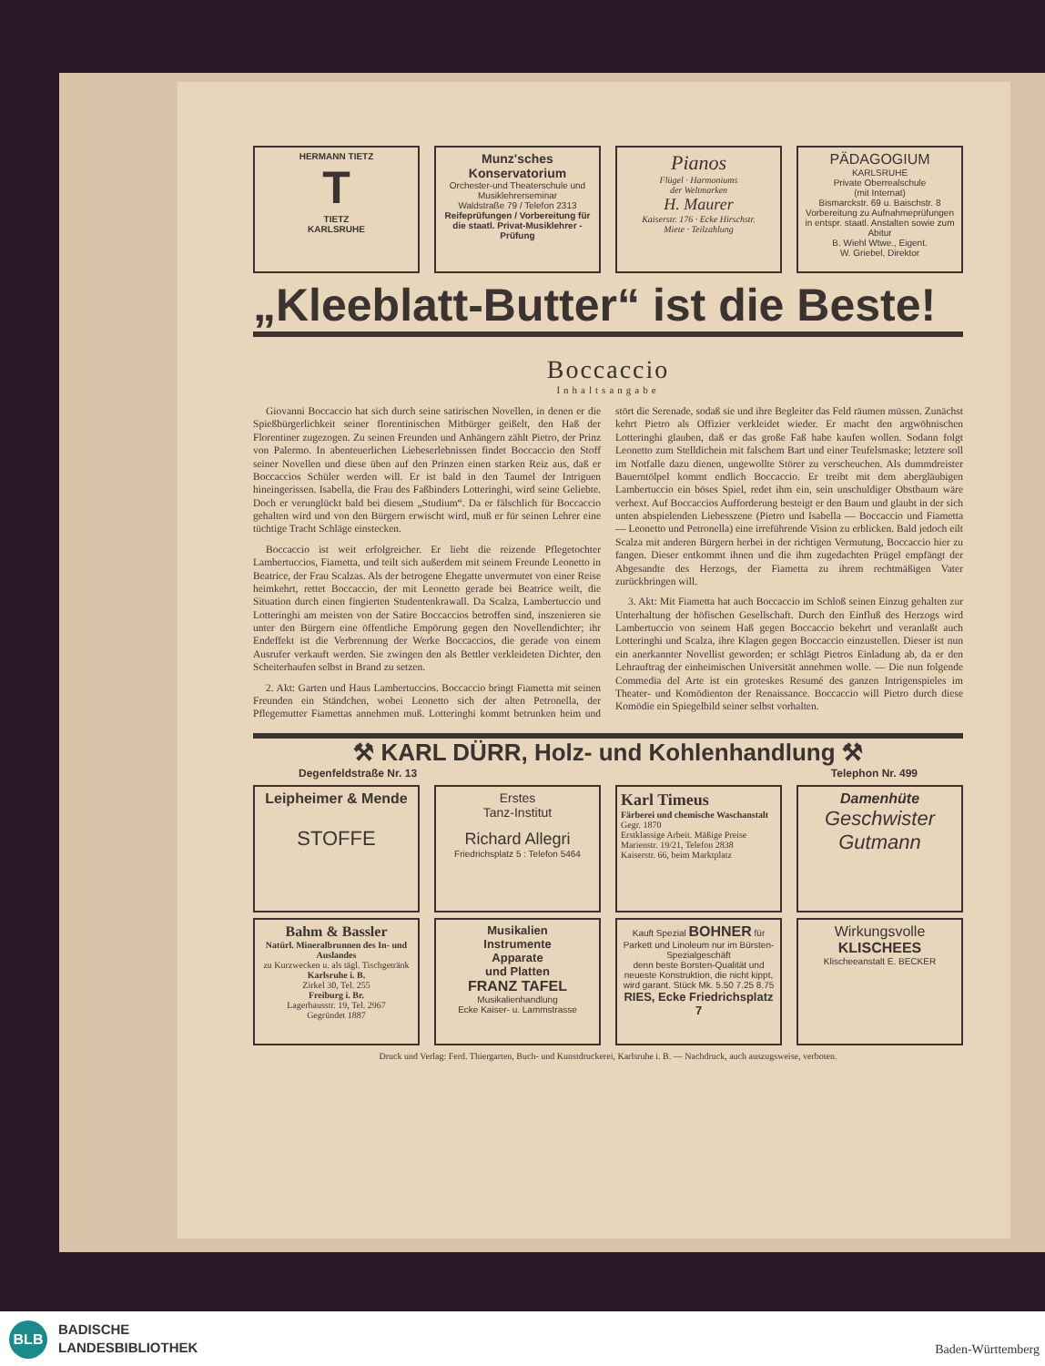HERMANN TIETZ
T
TIETZ
KARLSRUHE
Munz'sches Konservatorium
Orchester-und Theaterschule und Musiklehrerseminar
Waldstraße 79 / Telefon 2313
Reifeprüfungen / Vorbereitung für die staatl. Privat-Musiklehrer - Prüfung
Pianos
Flügel · Harmoniums
der Weltmarken
H. Maurer
Kaiserstr. 176 · Ecke Hirschstr.
Miete · Teilzahlung
PÄDAGOGIUM
KARLSRUHE
Private Oberrealschule
(mit Internat)
Bismarckstr. 69 u. Baischstr. 8
Vorbereitung zu Aufnahmeprüfungen in entspr. staatl. Anstalten sowie zum Abitur
B. Wiehl Wtwe., Eigent.
W. Griebel, Direktor
„Kleeblatt-Butter“ ist die Beste!
Boccaccio
Inhaltsangabe
Giovanni Boccaccio hat sich durch seine satirischen Novellen, in denen er die Spießbürgerlichkeit seiner florentinischen Mitbürger geißelt, den Haß der Florentiner zugezogen. Zu seinen Freunden und Anhängern zählt Pietro, der Prinz von Palermo. In abenteuerlichen Liebeserlebnissen findet Boccaccio den Stoff seiner Novellen und diese üben auf den Prinzen einen starken Reiz aus, daß er Boccaccios Schüler werden will. Er ist bald in den Taumel der Intriguen hineingerissen. Isabella, die Frau des Faßbinders Lotteringhi, wird seine Geliebte. Doch er verunglückt bald bei diesem „Studium“. Da er fälschlich für Boccaccio gehalten wird und von den Bürgern erwischt wird, muß er für seinen Lehrer eine tüchtige Tracht Schläge einstecken.
Boccaccio ist weit erfolgreicher. Er liebt die reizende Pflegetochter Lambertuccios, Fiametta, und teilt sich außerdem mit seinem Freunde Leonetto in Beatrice, der Frau Scalzas. Als der betrogene Ehegatte unvermutet von einer Reise heimkehrt, rettet Boccaccio, der mit Leonetto gerade bei Beatrice weilt, die Situation durch einen fingierten Studentenkrawall. Da Scalza, Lambertuccio und Lotteringhi am meisten von der Satire Boccaccios betroffen sind, inszenieren sie unter den Bürgern eine öffentliche Empörung gegen den Novellendichter; ihr Endeffekt ist die Verbrennung der Werke Boccaccios, die gerade von einem Ausrufer verkauft werden. Sie zwingen den als Bettler verkleideten Dichter, den Scheiterhaufen selbst in Brand zu setzen.
2. Akt: Garten und Haus Lambertuccios. Boccaccio bringt Fiametta mit seinen Freunden ein Ständchen, wobei Leonetto sich der alten Petronella, der Pflegemutter Fiamettas annehmen muß. Lotteringhi kommt betrunken heim und stört die Serenade, sodaß sie und ihre Begleiter das Feld räumen müssen. Zunächst kehrt Pietro als Offizier verkleidet wieder. Er macht den argwöhnischen Lotteringhi glauben, daß er das große Faß habe kaufen wollen. Sodann folgt Leonetto zum Stelldichein mit falschem Bart und einer Teufelsmaske; letztere soll im Notfalle dazu dienen, ungewollte Störer zu verscheuchen. Als dummdreister Bauerntölpel kommt endlich Boccaccio. Er treibt mit dem abergläubigen Lambertuccio ein böses Spiel, redet ihm ein, sein unschuldiger Obstbaum wäre verhext. Auf Boccaccios Aufforderung besteigt er den Baum und glaubt in der sich unten abspielenden Liebesszene (Pietro und Isabella — Boccaccio und Fiametta — Leonetto und Petronella) eine irreführende Vision zu erblicken. Bald jedoch eilt Scalza mit anderen Bürgern herbei in der richtigen Vermutung, Boccaccio hier zu fangen. Dieser entkommt ihnen und die ihm zugedachten Prügel empfängt der Abgesandte des Herzogs, der Fiametta zu ihrem rechtmäßigen Vater zurückbringen will.
3. Akt: Mit Fiametta hat auch Boccaccio im Schloß seinen Einzug gehalten zur Unterhaltung der höfischen Gesellschaft. Durch den Einfluß des Herzogs wird Lambertuccio von seinem Haß gegen Boccaccio bekehrt und veranlaßt auch Lotteringhi und Scalza, ihre Klagen gegen Boccaccio einzustellen. Dieser ist nun ein anerkannter Novellist geworden; er schlägt Pietros Einladung ab, da er den Lehrauftrag der einheimischen Universität annehmen wolle. — Die nun folgende Commedia del Arte ist ein groteskes Resumé des ganzen Intrigenspieles im Theater- und Komödienton der Renaissance. Boccaccio will Pietro durch diese Komödie ein Spiegelbild seiner selbst vorhalten.
⚒ KARL DÜRR, Holz- und Kohlenhandlung ⚒
Degenfeldstraße Nr. 13 Telephon Nr. 499
Leipheimer & Mende
STOFFE
Erstes
Tanz-Institut
Richard Allegri
Friedrichsplatz 5 : Telefon 5464
Karl Timeus
Färberei und chemische Waschanstalt
Gegr. 1870
Erstklassige Arbeit. Mäßige Preise
Marienstr. 19/21, Telefon 2838
Kaiserstr. 66, beim Marktplatz
Damenhüte
Geschwister Gutmann
Bahm & Bassler
Natürl. Mineralbrunnen des In- und Auslandes
zu Kurzwecken u. als tägl. Tischgetränk
Karlsruhe i. B.
Zirkel 30, Tel. 255
Freiburg i. Br.
Lagerhausstr. 19, Tel. 2967
Gegründet 1887
Musikalien
Instrumente
Apparate
und Platten
FRANZ TAFEL
Musikalienhandlung
Ecke Kaiser- u. Lammstrasse
Kauft Spezial BOHNER für Parkett und Linoleum nur im Bürsten-Spezialgeschäft
denn beste Borsten-Qualität und neueste Konstruktion, die nicht kippt, wird garant. Stück Mk. 5.50 7.25 8.75
RIES, Ecke Friedrichsplatz 7
Wirkungsvolle
KLISCHEES
Klischeeanstalt E. BECKER
Druck und Verlag: Ferd. Thiergarten, Buch- und Kunstdruckerei, Karlsruhe i. B. — Nachdruck, auch auszugsweise, verboten.
BLB
BADISCHE
LANDESBIBLIOTHEK
Baden-Württemberg